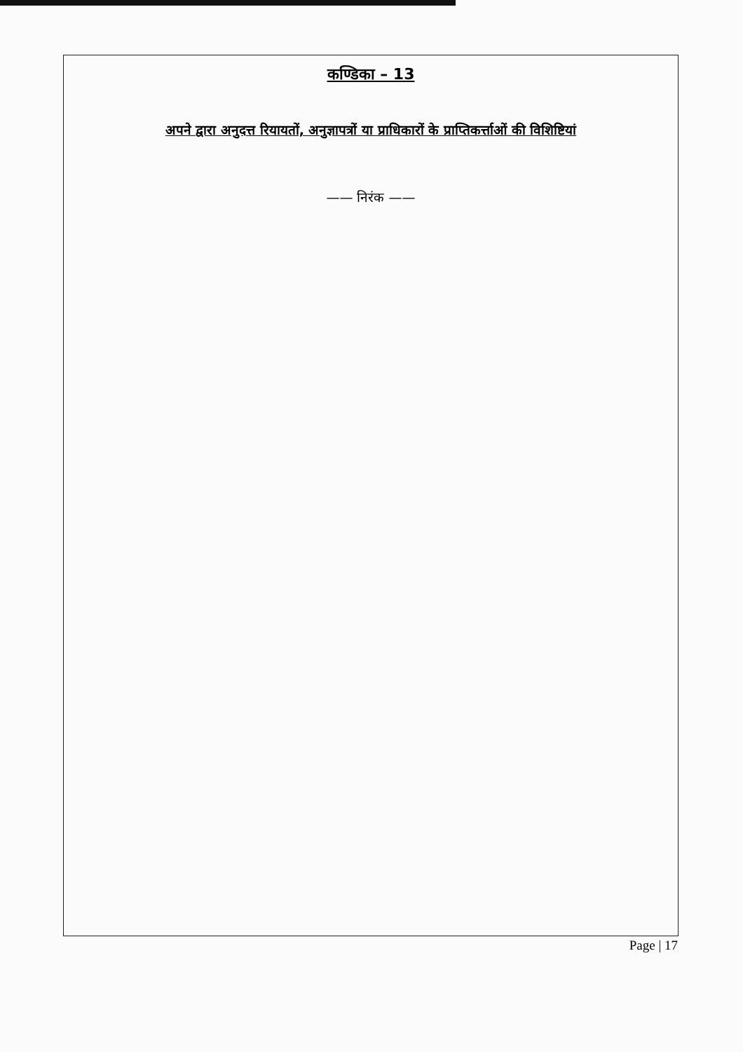कण्डिका – 13
अपने द्वारा अनुदत्त रियायतों, अनुज्ञापत्रों या प्राधिकारों के प्राप्तिकर्त्ताओं की विशिष्टियां
—— निरंक ——
Page | 17